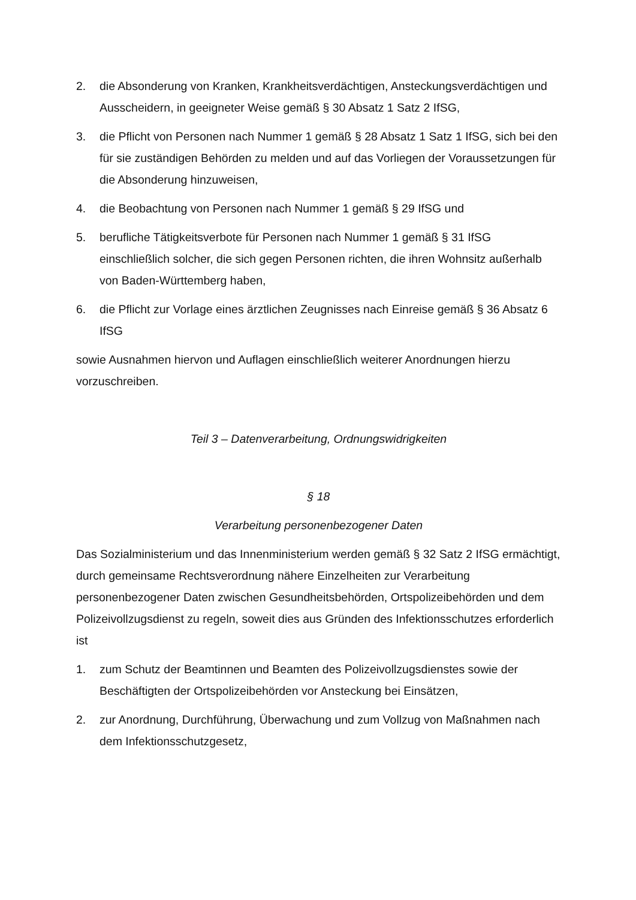2. die Absonderung von Kranken, Krankheitsverdächtigen, Ansteckungsverdächtigen und Ausscheidern, in geeigneter Weise gemäß § 30 Absatz 1 Satz 2 IfSG,
3. die Pflicht von Personen nach Nummer 1 gemäß § 28 Absatz 1 Satz 1 IfSG, sich bei den für sie zuständigen Behörden zu melden und auf das Vorliegen der Voraussetzungen für die Absonderung hinzuweisen,
4. die Beobachtung von Personen nach Nummer 1 gemäß § 29 IfSG und
5. berufliche Tätigkeitsverbote für Personen nach Nummer 1 gemäß § 31 IfSG einschließlich solcher, die sich gegen Personen richten, die ihren Wohnsitz außerhalb von Baden-Württemberg haben,
6. die Pflicht zur Vorlage eines ärztlichen Zeugnisses nach Einreise gemäß § 36 Absatz 6 IfSG
sowie Ausnahmen hiervon und Auflagen einschließlich weiterer Anordnungen hierzu vorzuschreiben.
Teil 3 – Datenverarbeitung, Ordnungswidrigkeiten
§ 18
Verarbeitung personenbezogener Daten
Das Sozialministerium und das Innenministerium werden gemäß § 32 Satz 2 IfSG ermächtigt, durch gemeinsame Rechtsverordnung nähere Einzelheiten zur Verarbeitung personenbezogener Daten zwischen Gesundheitsbehörden, Ortspolizeibehörden und dem Polizeivollzugsdienst zu regeln, soweit dies aus Gründen des Infektionsschutzes erforderlich ist
1. zum Schutz der Beamtinnen und Beamten des Polizeivollzugsdienstes sowie der Beschäftigten der Ortspolizeibehörden vor Ansteckung bei Einsätzen,
2. zur Anordnung, Durchführung, Überwachung und zum Vollzug von Maßnahmen nach dem Infektionsschutzgesetz,